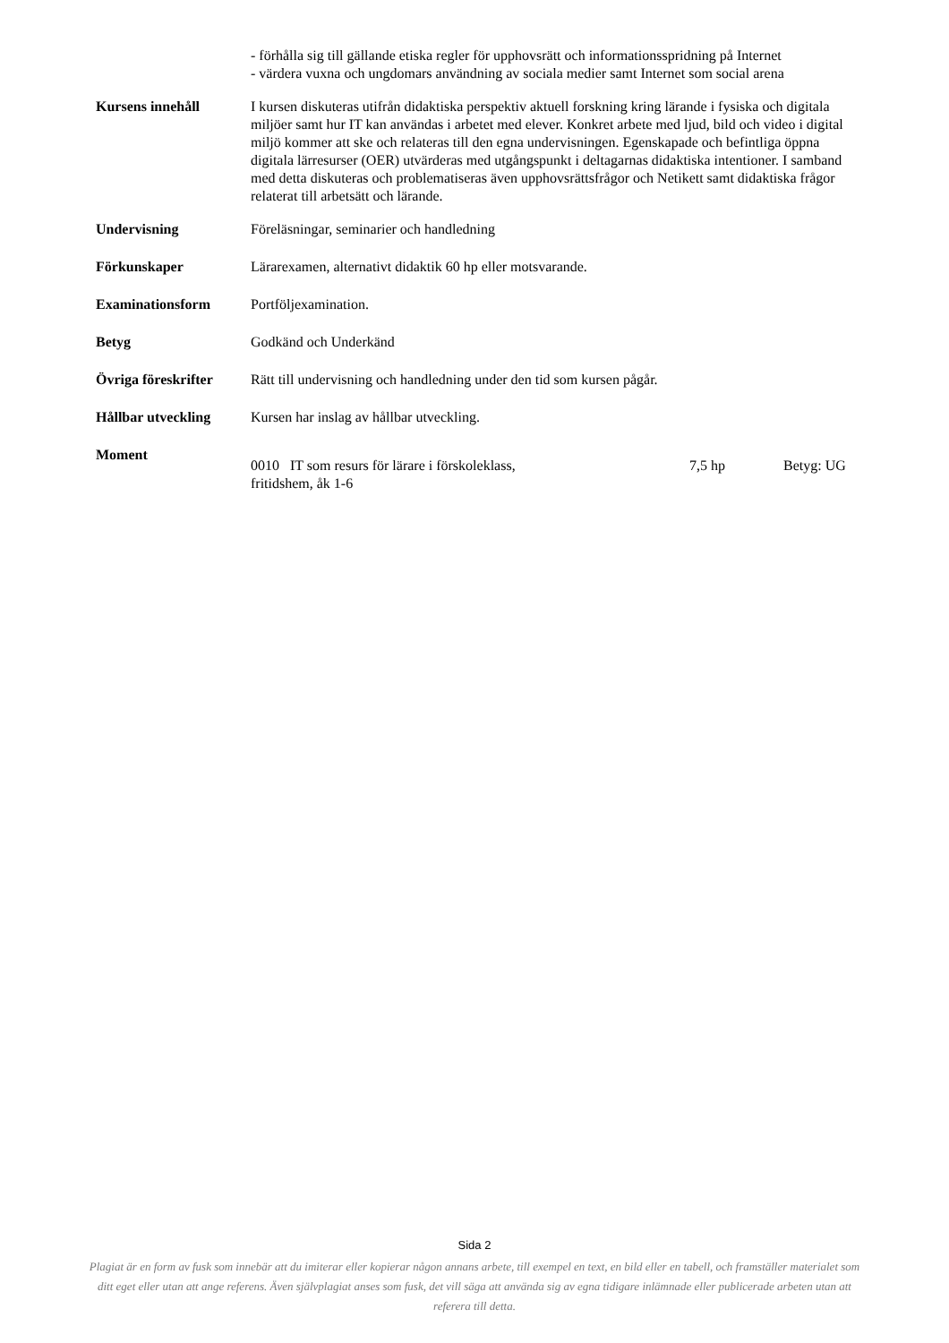- förhålla sig till gällande etiska regler för upphovsrätt och informationsspridning på Internet
- värdera vuxna och ungdomars användning av sociala medier samt Internet som social arena
Kursens innehåll I kursen diskuteras utifrån didaktiska perspektiv aktuell forskning kring lärande i fysiska och digitala miljöer samt hur IT kan användas i arbetet med elever. Konkret arbete med ljud, bild och video i digital miljö kommer att ske och relateras till den egna undervisningen. Egenskapade och befintliga öppna digitala lärresurser (OER) utvärderas med utgångspunkt i deltagarnas didaktiska intentioner. I samband med detta diskuteras och problematiseras även upphovsrättsfrågor och Netikett samt didaktiska frågor relaterat till arbetsätt och lärande.
Undervisning Föreläsningar, seminarier och handledning
Förkunskaper Lärarexamen, alternativt didaktik 60 hp eller motsvarande.
Examinationsform Portföljexamination.
Betyg Godkänd och Underkänd
Övriga föreskrifter
Rätt till undervisning och handledning under den tid som kursen pågår.
Hållbar utveckling Kursen har inslag av hållbar utveckling.
Moment
0010 IT som resurs för lärare i förskoleklass,
fritidshem, åk 1-6
7,5 hp Betyg: UG
Sida 2
Plagiat är en form av fusk som innebär att du imiterar eller kopierar någon annans arbete, till exempel en text, en bild eller en tabell, och framställer materialet som ditt eget eller utan att ange referens. Även självplagiat anses som fusk, det vill säga att använda sig av egna tidigare inlämnade eller publicerade arbeten utan att referera till detta.